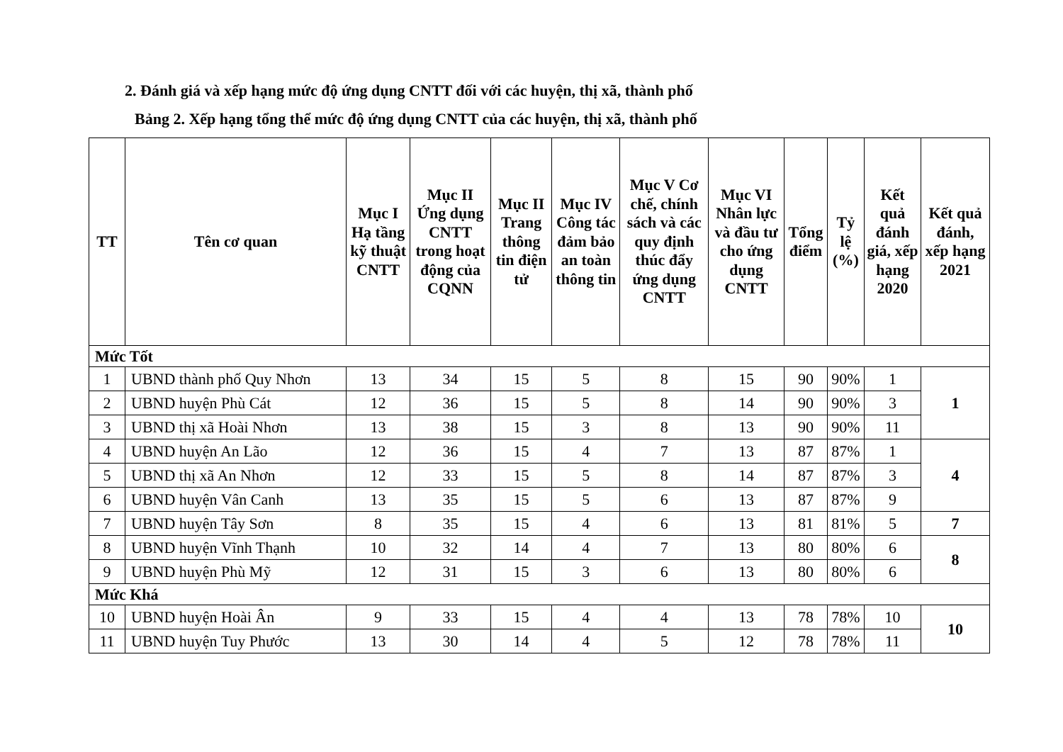2. Đánh giá và xếp hạng mức độ ứng dụng CNTT đối với các huyện, thị xã, thành phố
Bảng 2. Xếp hạng tổng thể mức độ ứng dụng CNTT của các huyện, thị xã, thành phố
| TT | Tên cơ quan | Mục I Hạ tầng kỹ thuật CNTT | Mục II Ứng dụng CNTT trong hoạt động của CQNN | Mục II Trang thông tin điện tử | Mục IV Công tác đảm bảo an toàn thông tin | Mục V Cơ chế, chính sách và các quy định thúc đẩy ứng dụng CNTT | Mục VI Nhân lực và đầu tư cho ứng dụng CNTT | Tổng điểm | Tỷ lệ (%) | Kết quả đánh giá, xếp hạng 2020 | Kết quả đánh, xếp hạng 2021 |
| --- | --- | --- | --- | --- | --- | --- | --- | --- | --- | --- | --- |
| Mức Tốt | | | | | | | | | | | |
| 1 | UBND thành phố Quy Nhơn | 13 | 34 | 15 | 5 | 8 | 15 | 90 | 90% | 1 | 1 |
| 2 | UBND huyện Phù Cát | 12 | 36 | 15 | 5 | 8 | 14 | 90 | 90% | 3 | |
| 3 | UBND thị xã Hoài Nhơn | 13 | 38 | 15 | 3 | 8 | 13 | 90 | 90% | 11 | |
| 4 | UBND huyện An Lão | 12 | 36 | 15 | 4 | 7 | 13 | 87 | 87% | 1 | 4 |
| 5 | UBND thị xã An Nhơn | 12 | 33 | 15 | 5 | 8 | 14 | 87 | 87% | 3 | |
| 6 | UBND huyện Vân Canh | 13 | 35 | 15 | 5 | 6 | 13 | 87 | 87% | 9 | |
| 7 | UBND huyện Tây Sơn | 8 | 35 | 15 | 4 | 6 | 13 | 81 | 81% | 5 | 7 |
| 8 | UBND huyện Vĩnh Thạnh | 10 | 32 | 14 | 4 | 7 | 13 | 80 | 80% | 6 | 8 |
| 9 | UBND huyện Phù Mỹ | 12 | 31 | 15 | 3 | 6 | 13 | 80 | 80% | 6 | |
| Mức Khá | | | | | | | | | | | |
| 10 | UBND huyện Hoài Ân | 9 | 33 | 15 | 4 | 4 | 13 | 78 | 78% | 10 | 10 |
| 11 | UBND huyện Tuy Phước | 13 | 30 | 14 | 4 | 5 | 12 | 78 | 78% | 11 | |